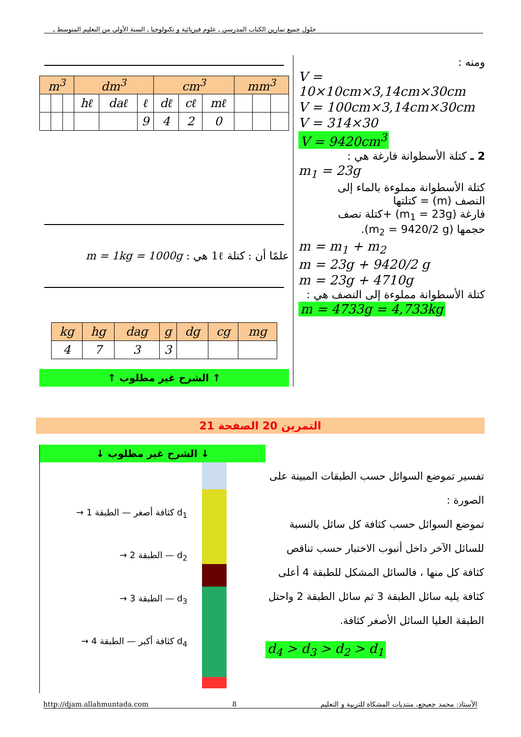حلول جميع تمارين الكتاب المدرسي ـ علوم فيزيائية و تكنولوجيا ـ السنة الأولى من التعليم المتوسط ـ
ومنه :
V = 10×10cm×3,14cm×30cm
V = 100cm×3,14cm×30cm
V = 314×30
V = 9420cm<sup>3</sup>
2 ـ كتلة الأسطوانة فارغة هي :
m<sub>1</sub> = 23g
كتلة الأسطوانة مملوءة بالماء إلى
النصف (m) = كتلتها
فارغة (m<sub>1</sub> = 23g) +كتلة نصف
حجمها (m<sub>2</sub> = 9420/2 g).
m = m<sub>1</sub> + m<sub>2</sub>
m = 23g + 9420/2 g
m = 23g + 4710g
كتلة الأسطوانة مملوءة إلى النصف هي :
m = 4733g = 4,733kg
| m<sup>3</sup> | | | dm<sup>3</sup> | | | cm<sup>3</sup> | | | mm<sup>3</sup> | | |
| --- | --- | --- | --- | --- | --- | --- | --- | --- | --- | --- | --- |
| | | | hℓ | daℓ | ℓ | dℓ | cℓ | mℓ | | | |
| | | | | | 9 | 4 | 2 | 0 | | | |
علمًا أن : كتلة 1ℓ هي : m = 1kg = 1000g
| kg | hg | dag | g | dg | cg | mg |
| --- | --- | --- | --- | --- | --- | --- |
| 4 | 7 | 3 | 3 | | | |
↑ الشرح غير مطلوب ↑
التمرين 20 الصفحة 21
تفسير تموضع السوائل حسب الطبقات المبينة على الصورة :
تموضع السوائل حسب كثافة كل سائل بالنسبة للسائل الآخر داخل أنبوب الاختبار حسب تناقص كثافة كل منها ، فالسائل المشكل للطبقة 4 أعلى كثافة يليه سائل الطبقة 3 ثم سائل الطبقة 2 واحتل الطبقة العليا السائل الأصغر كثافة.
d<sub>4</sub> > d<sub>3</sub> > d<sub>2</sub> > d<sub>1</sub>
↓ الشرح غير مطلوب ↓
d<sub>1</sub> كثافة أصغر — الطبقة 1 →
d<sub>2</sub> — الطبقة 2 →
d<sub>3</sub> — الطبقة 3 →
d<sub>4</sub> كثافة أكبر — الطبقة 4 →
http://djam.allahmuntada.com 8 الأستاذ: محمد جعيجع، منتديات المشكاة للتربية و التعليم